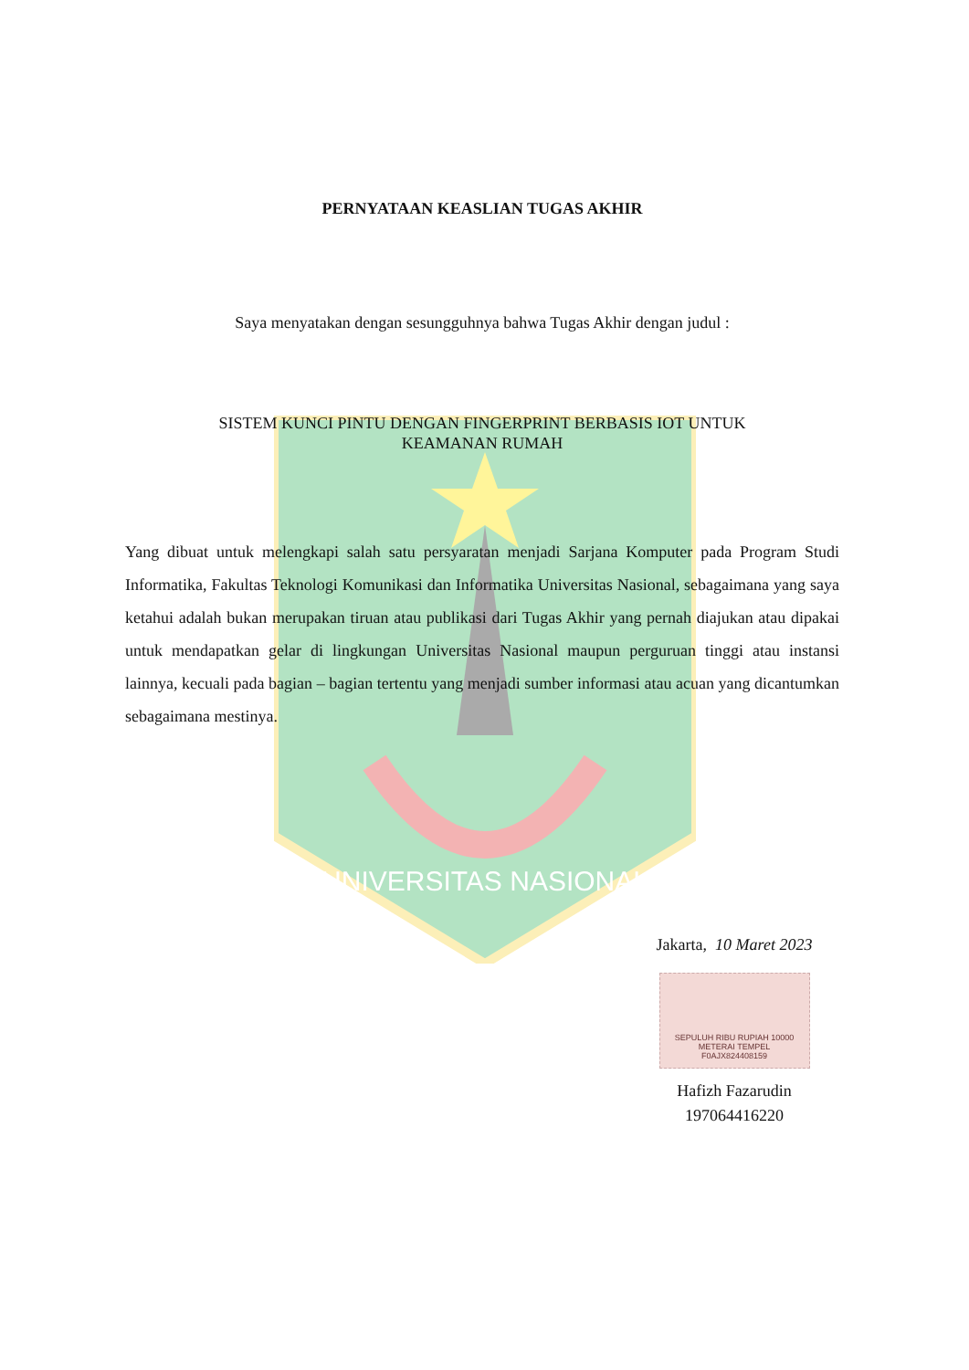UNIVERSITAS NASIONAL
PERNYATAAN KEASLIAN TUGAS AKHIR
Saya menyatakan dengan sesungguhnya bahwa Tugas Akhir dengan judul :
SISTEM KUNCI PINTU DENGAN FINGERPRINT BERBASIS IOT UNTUK
KEAMANAN RUMAH
Yang dibuat untuk melengkapi salah satu persyaratan menjadi Sarjana Komputer pada Program Studi Informatika, Fakultas Teknologi Komunikasi dan Informatika Universitas Nasional, sebagaimana yang saya ketahui adalah bukan merupakan tiruan atau publikasi dari Tugas Akhir yang pernah diajukan atau dipakai untuk mendapatkan gelar di lingkungan Universitas Nasional maupun perguruan tinggi atau instansi lainnya, kecuali pada bagian – bagian tertentu yang menjadi sumber informasi atau acuan yang dicantumkan sebagaimana mestinya.
Jakarta, 10 Maret 2023
SEPULUH RIBU RUPIAH 10000
METERAI TEMPEL
F0AJX824408159
Hafizh Fazarudin
197064416220